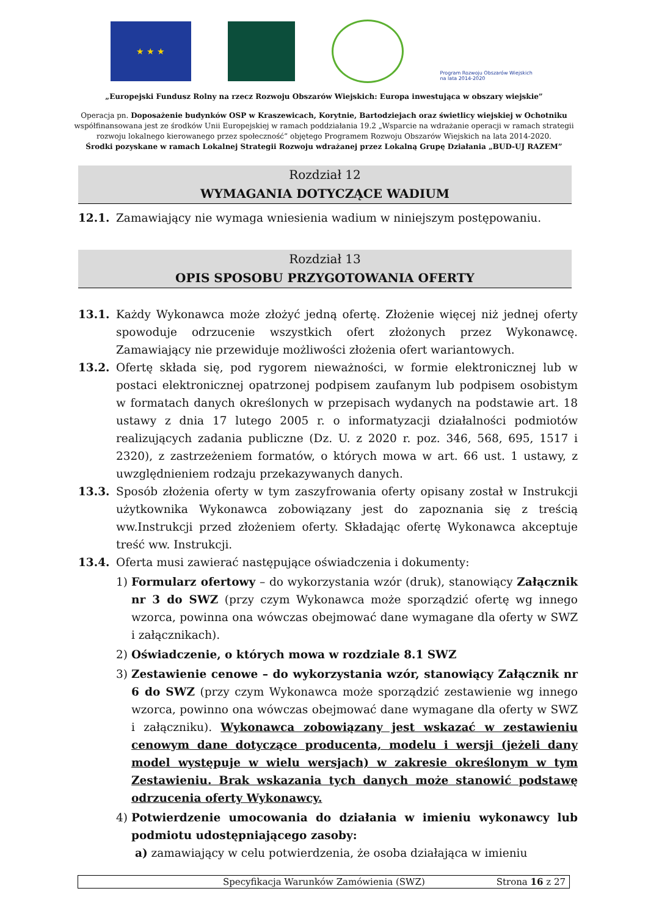★ ★ ★
Program Rozwoju Obszarów Wiejskich na lata 2014-2020
„Europejski Fundusz Rolny na rzecz Rozwoju Obszarów Wiejskich: Europa inwestująca w obszary wiejskie”
Operacja pn. Doposażenie budynków OSP w Kraszewicach, Korytnie, Bartodziejach oraz świetlicy wiejskiej w Ochotniku współfinansowana jest ze środków Unii Europejskiej w ramach poddziałania 19.2 „Wsparcie na wdrażanie operacji w ramach strategii rozwoju lokalnego kierowanego przez społeczność” objętego Programem Rozwoju Obszarów Wiejskich na lata 2014-2020.
Środki pozyskane w ramach Lokalnej Strategii Rozwoju wdrażanej przez Lokalną Grupę Działania „BUD-UJ RAZEM”
Rozdział 12
WYMAGANIA DOTYCZĄCE WADIUM
12.1. Zamawiający nie wymaga wniesienia wadium w niniejszym postępowaniu.
Rozdział 13
OPIS SPOSOBU PRZYGOTOWANIA OFERTY
13.1. Każdy Wykonawca może złożyć jedną ofertę. Złożenie więcej niż jednej oferty spowoduje odrzucenie wszystkich ofert złożonych przez Wykonawcę. Zamawiający nie przewiduje możliwości złożenia ofert wariantowych.
13.2. Ofertę składa się, pod rygorem nieważności, w formie elektronicznej lub w postaci elektronicznej opatrzonej podpisem zaufanym lub podpisem osobistym w formatach danych określonych w przepisach wydanych na podstawie art. 18 ustawy z dnia 17 lutego 2005 r. o informatyzacji działalności podmiotów realizujących zadania publiczne (Dz. U. z 2020 r. poz. 346, 568, 695, 1517 i 2320), z zastrzeżeniem formatów, o których mowa w art. 66 ust. 1 ustawy, z uwzględnieniem rodzaju przekazywanych danych.
13.3. Sposób złożenia oferty w tym zaszyfrowania oferty opisany został w Instrukcji użytkownika Wykonawca zobowiązany jest do zapoznania się z treścią ww.Instrukcji przed złożeniem oferty. Składając ofertę Wykonawca akceptuje treść ww. Instrukcji.
13.4. Oferta musi zawierać następujące oświadczenia i dokumenty:
1) Formularz ofertowy – do wykorzystania wzór (druk), stanowiący Załącznik nr 3 do SWZ (przy czym Wykonawca może sporządzić ofertę wg innego wzorca, powinna ona wówczas obejmować dane wymagane dla oferty w SWZ i załącznikach).
2) Oświadczenie, o których mowa w rozdziale 8.1 SWZ
3) Zestawienie cenowe – do wykorzystania wzór, stanowiący Załącznik nr 6 do SWZ (przy czym Wykonawca może sporządzić zestawienie wg innego wzorca, powinno ona wówczas obejmować dane wymagane dla oferty w SWZ i załączniku). Wykonawca zobowiązany jest wskazać w zestawieniu cenowym dane dotyczące producenta, modelu i wersji (jeżeli dany model występuje w wielu wersjach) w zakresie określonym w tym Zestawieniu. Brak wskazania tych danych może stanowić podstawę odrzucenia oferty Wykonawcy.
4) Potwierdzenie umocowania do działania w imieniu wykonawcy lub podmiotu udostępniającego zasoby:
a) zamawiający w celu potwierdzenia, że osoba działająca w imieniu
Specyfikacja Warunków Zamówienia (SWZ) Strona 16 z 27